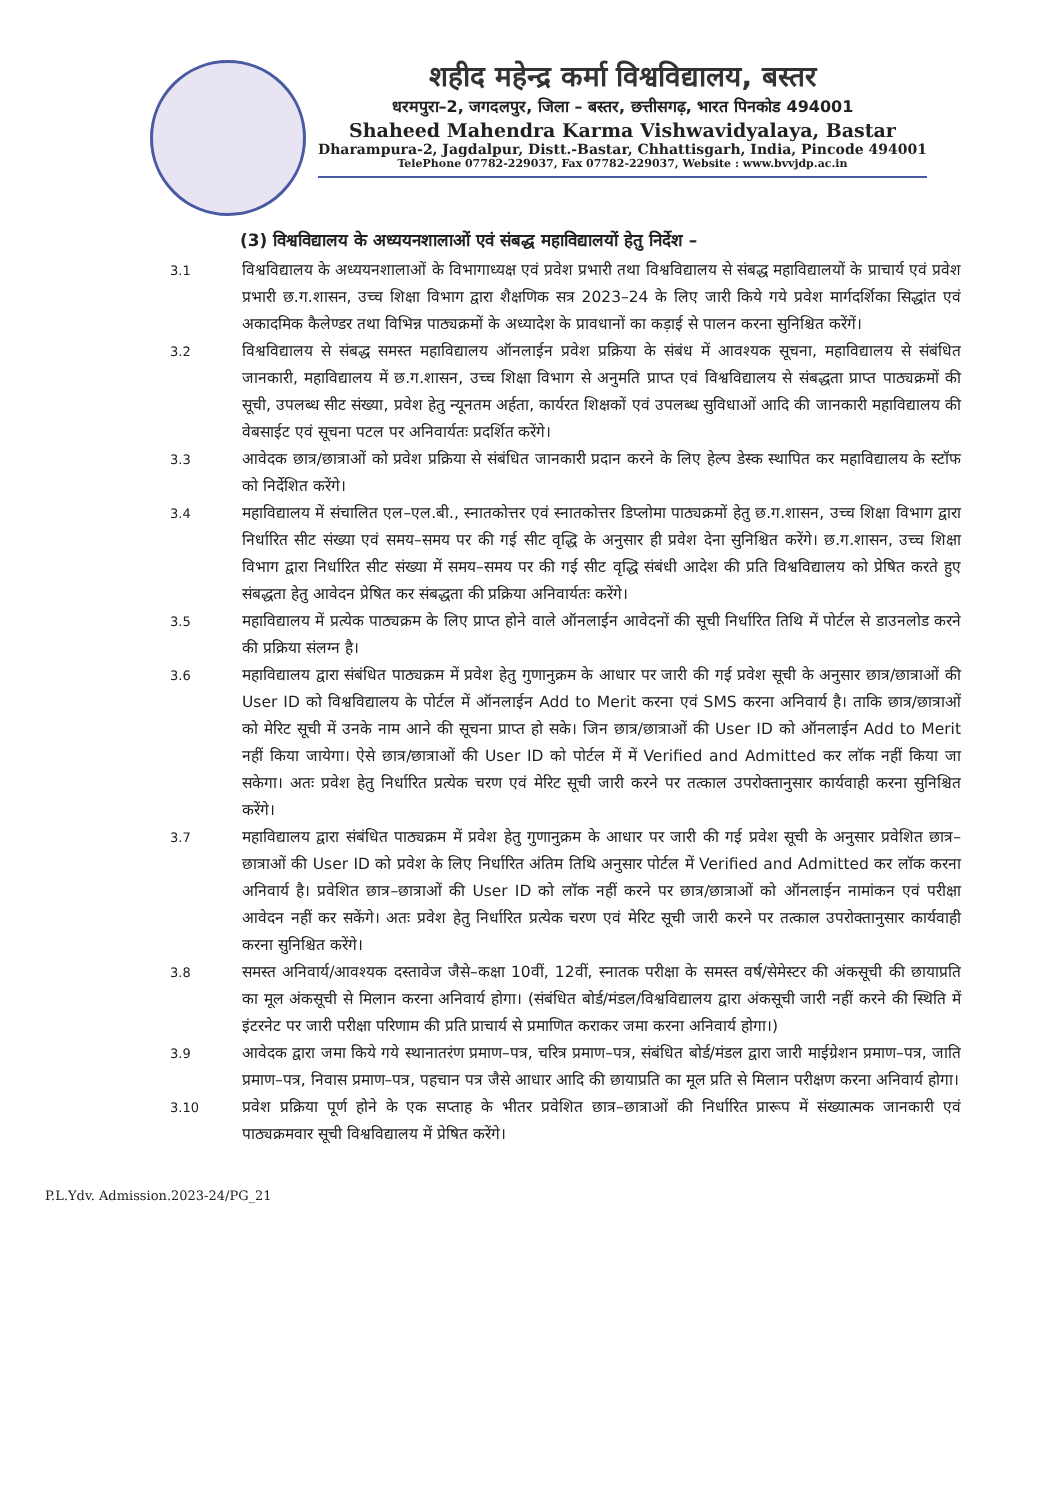शहीद महेन्द्र कर्मा विश्वविद्यालय, बस्तर
धरमपुरा–2, जगदलपुर, जिला – बस्तर, छत्तीसगढ़, भारत पिनकोड 494001
Shaheed Mahendra Karma Vishwavidyalaya, Bastar
Dharampura-2, Jagdalpur, Distt.-Bastar, Chhattisgarh, India, Pincode 494001
TelePhone 07782-229037, Fax 07782-229037, Website : www.bvvjdp.ac.in
(3) विश्वविद्यालय के अध्ययनशालाओं एवं संबद्ध महाविद्यालयों हेतु निर्देश –
3.1
विश्वविद्यालय के अध्ययनशालाओं के विभागाध्यक्ष एवं प्रवेश प्रभारी तथा विश्वविद्यालय से संबद्ध महाविद्यालयों के प्राचार्य एवं प्रवेश प्रभारी छ.ग.शासन, उच्च शिक्षा विभाग द्वारा शैक्षणिक सत्र 2023–24 के लिए जारी किये गये प्रवेश मार्गदर्शिका सिद्धांत एवं अकादमिक कैलेण्डर तथा विभिन्न पाठ्यक्रमों के अध्यादेश के प्रावधानों का कड़ाई से पालन करना सुनिश्चित करेंगें।
3.2
विश्वविद्यालय से संबद्ध समस्त महाविद्यालय ऑनलाईन प्रवेश प्रक्रिया के संबंध में आवश्यक सूचना, महाविद्यालय से संबंधित जानकारी, महाविद्यालय में छ.ग.शासन, उच्च शिक्षा विभाग से अनुमति प्राप्त एवं विश्वविद्यालय से संबद्धता प्राप्त पाठ्यक्रमों की सूची, उपलब्ध सीट संख्या, प्रवेश हेतु न्यूनतम अर्हता, कार्यरत शिक्षकों एवं उपलब्ध सुविधाओं आदि की जानकारी महाविद्यालय की वेबसाईट एवं सूचना पटल पर अनिवार्यतः प्रदर्शित करेंगे।
3.3
आवेदक छात्र/छात्राओं को प्रवेश प्रक्रिया से संबंधित जानकारी प्रदान करने के लिए हेल्प डेस्क स्थापित कर महाविद्यालय के स्टॉफ को निर्देशित करेंगे।
3.4
महाविद्यालय में संचालित एल–एल.बी., स्नातकोत्तर एवं स्नातकोत्तर डिप्लोमा पाठ्यक्रमों हेतु छ.ग.शासन, उच्च शिक्षा विभाग द्वारा निर्धारित सीट संख्या एवं समय–समय पर की गई सीट वृद्धि के अनुसार ही प्रवेश देना सुनिश्चित करेंगे। छ.ग.शासन, उच्च शिक्षा विभाग द्वारा निर्धारित सीट संख्या में समय–समय पर की गई सीट वृद्धि संबंधी आदेश की प्रति विश्वविद्यालय को प्रेषित करते हुए संबद्धता हेतु आवेदन प्रेषित कर संबद्धता की प्रक्रिया अनिवार्यतः करेंगे।
3.5
महाविद्यालय में प्रत्येक पाठ्यक्रम के लिए प्राप्त होने वाले ऑनलाईन आवेदनों की सूची निर्धारित तिथि में पोर्टल से डाउनलोड करने की प्रक्रिया संलग्न है।
3.6
महाविद्यालय द्वारा संबंधित पाठ्यक्रम में प्रवेश हेतु गुणानुक्रम के आधार पर जारी की गई प्रवेश सूची के अनुसार छात्र/छात्राओं की User ID को विश्वविद्यालय के पोर्टल में ऑनलाईन Add to Merit करना एवं SMS करना अनिवार्य है। ताकि छात्र/छात्राओं को मेरिट सूची में उनके नाम आने की सूचना प्राप्त हो सके। जिन छात्र/छात्राओं की User ID को ऑनलाईन Add to Merit नहीं किया जायेगा। ऐसे छात्र/छात्राओं की User ID को पोर्टल में में Verified and Admitted कर लॉक नहीं किया जा सकेगा। अतः प्रवेश हेतु निर्धारित प्रत्येक चरण एवं मेरिट सूची जारी करने पर तत्काल उपरोक्तानुसार कार्यवाही करना सुनिश्चित करेंगे।
3.7
महाविद्यालय द्वारा संबंधित पाठ्यक्रम में प्रवेश हेतु गुणानुक्रम के आधार पर जारी की गई प्रवेश सूची के अनुसार प्रवेशित छात्र–छात्राओं की User ID को प्रवेश के लिए निर्धारित अंतिम तिथि अनुसार पोर्टल में Verified and Admitted कर लॉक करना अनिवार्य है। प्रवेशित छात्र–छात्राओं की User ID को लॉक नहीं करने पर छात्र/छात्राओं को ऑनलाईन नामांकन एवं परीक्षा आवेदन नहीं कर सकेंगे। अतः प्रवेश हेतु निर्धारित प्रत्येक चरण एवं मेरिट सूची जारी करने पर तत्काल उपरोक्तानुसार कार्यवाही करना सुनिश्चित करेंगे।
3.8
समस्त अनिवार्य/आवश्यक दस्तावेज जैसे–कक्षा 10वीं, 12वीं, स्नातक परीक्षा के समस्त वर्ष/सेमेस्टर की अंकसूची की छायाप्रति का मूल अंकसूची से मिलान करना अनिवार्य होगा। (संबंधित बोर्ड/मंडल/विश्वविद्यालय द्वारा अंकसूची जारी नहीं करने की स्थिति में इंटरनेट पर जारी परीक्षा परिणाम की प्रति प्राचार्य से प्रमाणित कराकर जमा करना अनिवार्य होगा।)
3.9
आवेदक द्वारा जमा किये गये स्थानातरंण प्रमाण–पत्र, चरित्र प्रमाण–पत्र, संबंधित बोर्ड/मंडल द्वारा जारी माईग्रेशन प्रमाण–पत्र, जाति प्रमाण–पत्र, निवास प्रमाण–पत्र, पहचान पत्र जैसे आधार आदि की छायाप्रति का मूल प्रति से मिलान परीक्षण करना अनिवार्य होगा।
3.10
प्रवेश प्रक्रिया पूर्ण होने के एक सप्ताह के भीतर प्रवेशित छात्र–छात्राओं की निर्धारित प्रारूप में संख्यात्मक जानकारी एवं पाठ्यक्रमवार सूची विश्वविद्यालय में प्रेषित करेंगे।
P.L.Ydv. Admission.2023-24/PG_21